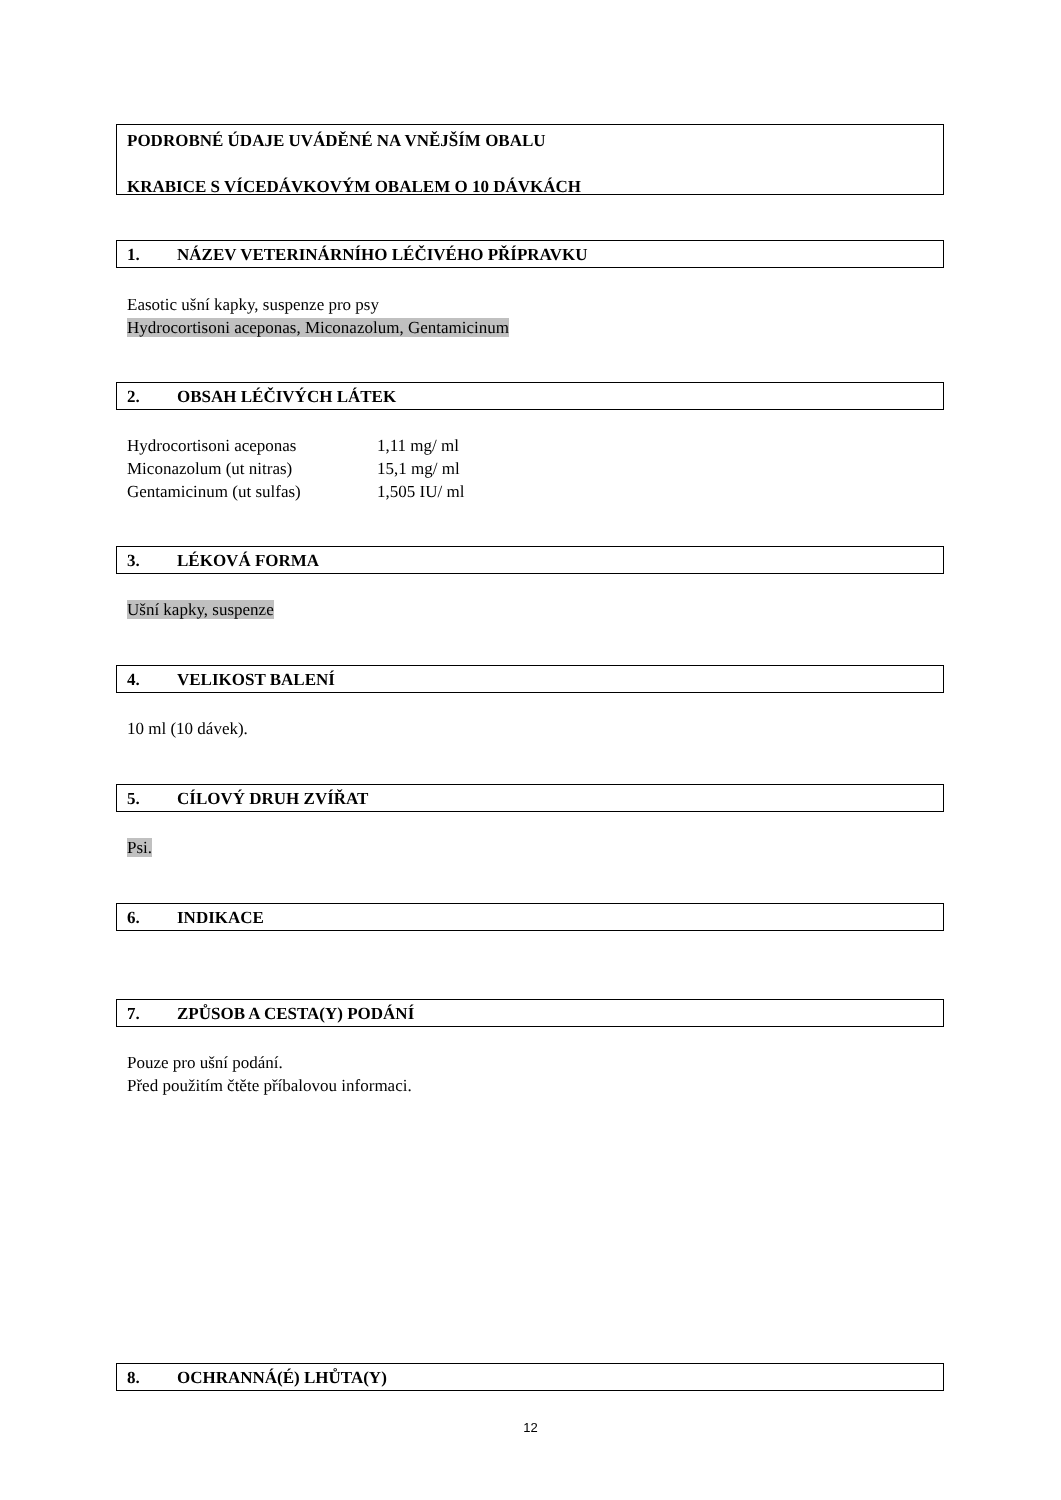PODROBNÉ ÚDAJE UVÁDĚNÉ NA VNĚJŠÍM OBALU
KRABICE S VÍCEDÁVKOVÝM OBALEM O 10 DÁVKÁCH
1. NÁZEV VETERINÁRNÍHO LÉČIVÉHO PŘÍPRAVKU
Easotic ušní kapky, suspenze pro psy
Hydrocortisoni aceponas, Miconazolum, Gentamicinum
2. OBSAH LÉČIVÝCH LÁTEK
| Hydrocortisoni aceponas | 1,11 mg/ ml |
| Miconazolum (ut nitras) | 15,1 mg/ ml |
| Gentamicinum (ut sulfas) | 1,505 IU/ ml |
3. LÉKOVÁ FORMA
Ušní kapky, suspenze
4. VELIKOST BALENÍ
10 ml (10 dávek).
5. CÍLOVÝ DRUH ZVÍŘAT
Psi.
6. INDIKACE
7. ZPŮSOB A CESTA(Y) PODÁNÍ
Pouze pro ušní podání.
Před použitím čtěte příbalovou informaci.
8. OCHRANNÁ(É) LHŮTA(Y)
12